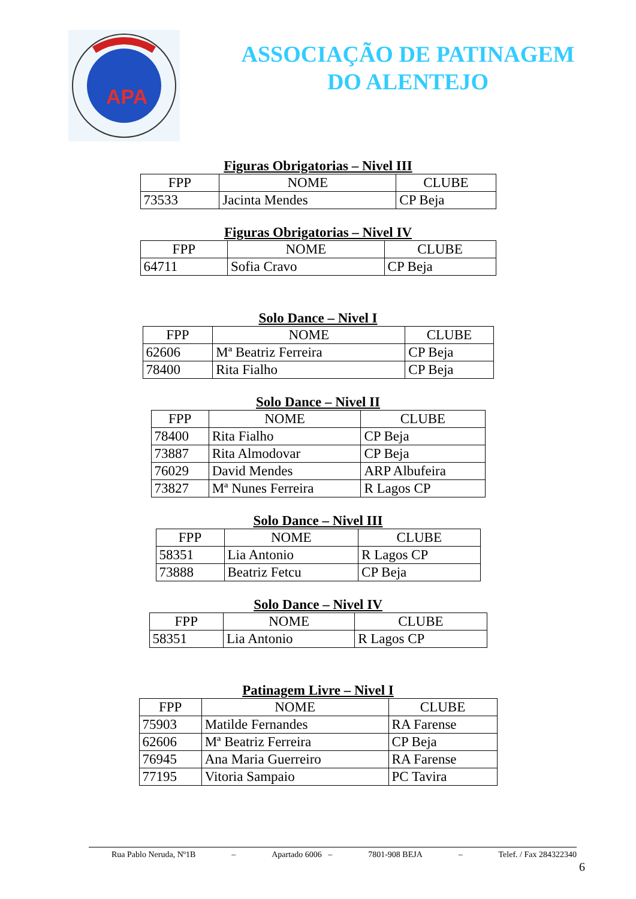APA
ASSOCIAÇÃO DE PATINAGEM
DO ALENTEJO
Figuras Obrigatorias – Nivel III
| FPP | NOME | CLUBE |
| --- | --- | --- |
| 73533 | Jacinta Mendes | CP Beja |
Figuras Obrigatorias – Nivel IV
| FPP | NOME | CLUBE |
| --- | --- | --- |
| 64711 | Sofia Cravo | CP Beja |
Solo Dance – Nivel I
| FPP | NOME | CLUBE |
| --- | --- | --- |
| 62606 | Mª Beatriz Ferreira | CP Beja |
| 78400 | Rita Fialho | CP Beja |
Solo Dance – Nivel II
| FPP | NOME | CLUBE |
| --- | --- | --- |
| 78400 | Rita Fialho | CP Beja |
| 73887 | Rita Almodovar | CP Beja |
| 76029 | David Mendes | ARP Albufeira |
| 73827 | Mª Nunes Ferreira | R Lagos CP |
Solo Dance – Nivel III
| FPP | NOME | CLUBE |
| --- | --- | --- |
| 58351 | Lia Antonio | R Lagos CP |
| 73888 | Beatriz Fetcu | CP Beja |
Solo Dance – Nivel IV
| FPP | NOME | CLUBE |
| --- | --- | --- |
| 58351 | Lia Antonio | R Lagos CP |
Patinagem Livre – Nivel I
| FPP | NOME | CLUBE |
| --- | --- | --- |
| 75903 | Matilde Fernandes | RA Farense |
| 62606 | Mª Beatriz Ferreira | CP Beja |
| 76945 | Ana Maria Guerreiro | RA Farense |
| 77195 | Vitoria Sampaio | PC Tavira |
Rua Pablo Neruda, Nº1B – Apartado 6006 – 7801-908 BEJA – Telef. / Fax 284322340
6